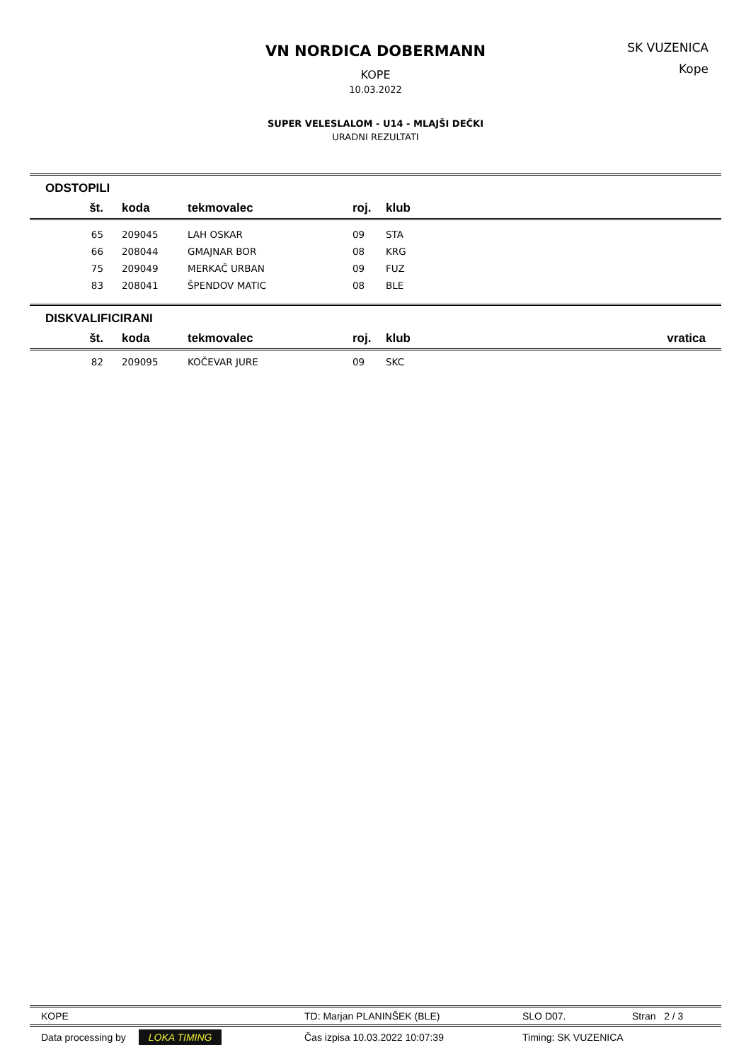VN NORDICA DOBERMANN
KOPE
10.03.2022
SK VUZENICA
Kope
SUPER VELESLALOM - U14 - MLAJŠI DEČKI
URADNI REZULTATI
ODSTOPILI
| št. | koda | tekmovalec | roj. | klub |
| --- | --- | --- | --- | --- |
| 65 | 209045 | LAH OSKAR | 09 | STA |
| 66 | 208044 | GMAJNAR BOR | 08 | KRG |
| 75 | 209049 | MERKAČ URBAN | 09 | FUZ |
| 83 | 208041 | ŠPENDOV MATIC | 08 | BLE |
DISKVALIFICIRANI
| št. | koda | tekmovalec | roj. | klub | vratica |
| --- | --- | --- | --- | --- | --- |
| 82 | 209095 | KOČEVAR JURE | 09 | SKC | |
KOPE TD: Marjan PLANINŠEK (BLE) SLO D07. Stran 2 / 3
Data processing by LOKA TIMING Čas izpisa 10.03.2022 10:07:39 Timing: SK VUZENICA